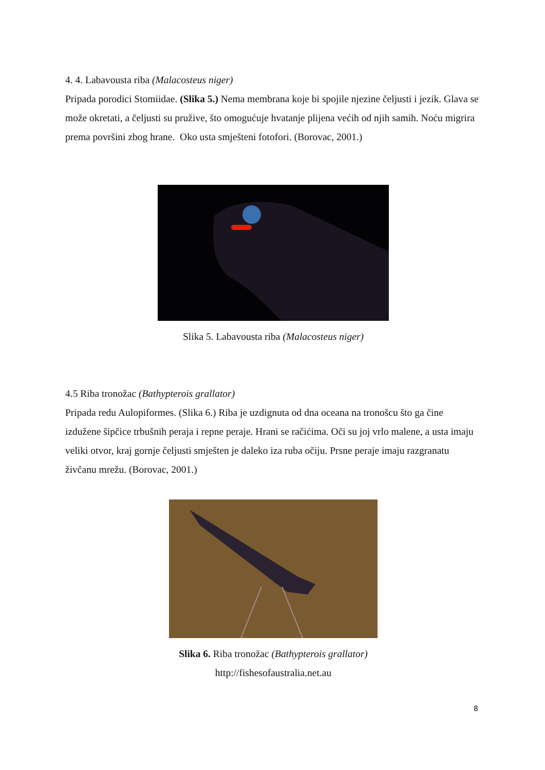4. 4. Labavousta riba (Malacosteus niger)
Pripada porodici Stomiidae. (Slika 5.) Nema membrana koje bi spojile njezine čeljusti i jezik. Glava se može okretati, a čeljusti su pružive, što omogućuje hvatanje plijena većih od njih samih. Noću migrira prema površini zbog hrane. Oko usta smješteni fotofori. (Borovac, 2001.)
Slika 5. Labavousta riba (Malacosteus niger)
4.5 Riba tronožac (Bathypterois grallator)
Pripada redu Aulopiformes. (Slika 6.) Riba je uzdignuta od dna oceana na tronošcu što ga čine izdužene šipčice trbušnih peraja i repne peraje. Hrani se račićima. Oči su joj vrlo malene, a usta imaju veliki otvor, kraj gornje čeljusti smješten je daleko iza ruba očiju. Prsne peraje imaju razgranatu živčanu mrežu. (Borovac, 2001.)
Slika 6. Riba tronožac (Bathypterois grallator)
http://fishesofaustralia.net.au
8